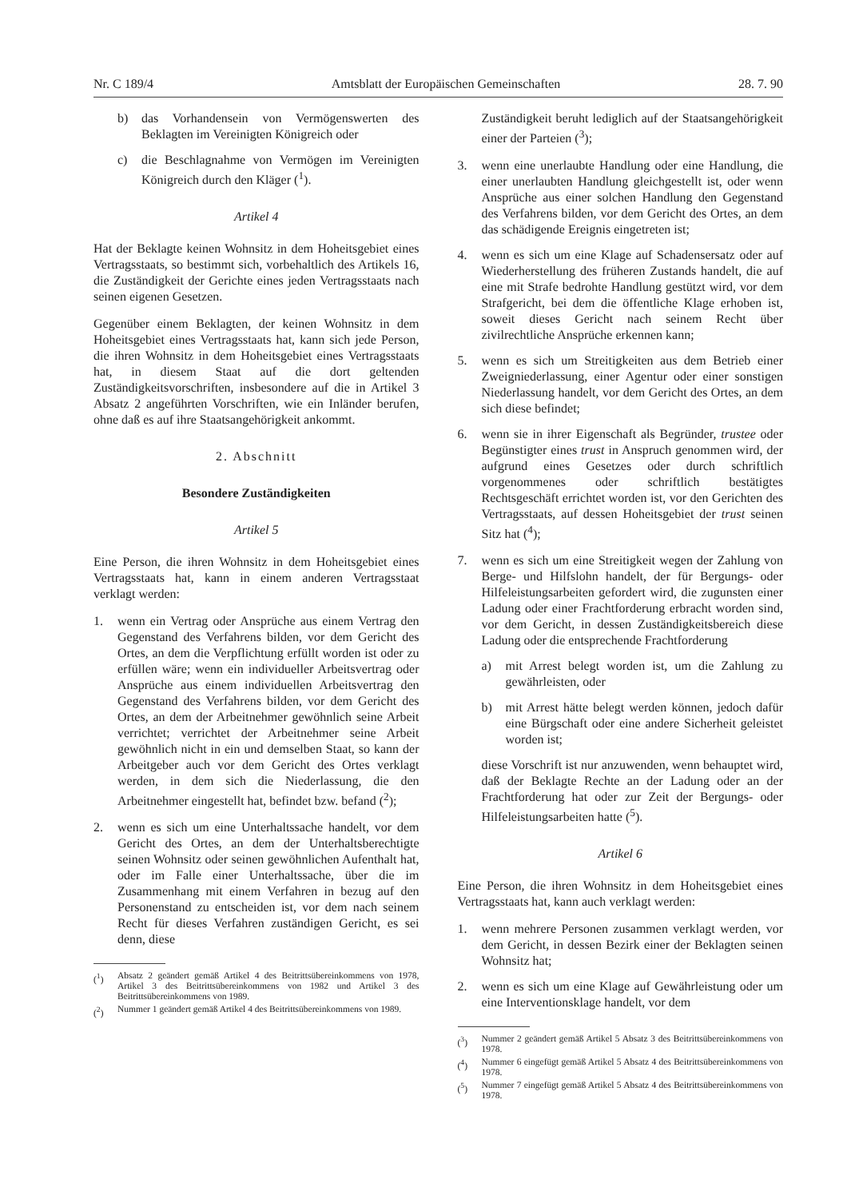Nr. C 189/4 Amtsblatt der Europäischen Gemeinschaften 28. 7. 90
b) das Vorhandensein von Vermögenswerten des Beklagten im Vereinigten Königreich oder
c) die Beschlagnahme von Vermögen im Vereinigten Königreich durch den Kläger (<sup>1</sup>).
Artikel 4
Hat der Beklagte keinen Wohnsitz in dem Hoheitsgebiet eines Vertragsstaats, so bestimmt sich, vorbehaltlich des Artikels 16, die Zuständigkeit der Gerichte eines jeden Vertragsstaats nach seinen eigenen Gesetzen.
Gegenüber einem Beklagten, der keinen Wohnsitz in dem Hoheitsgebiet eines Vertragsstaats hat, kann sich jede Person, die ihren Wohnsitz in dem Hoheitsgebiet eines Vertragsstaats hat, in diesem Staat auf die dort geltenden Zuständigkeitsvorschriften, insbesondere auf die in Artikel 3 Absatz 2 angeführten Vorschriften, wie ein Inländer berufen, ohne daß es auf ihre Staatsangehörigkeit ankommt.
2. Abschnitt
Besondere Zuständigkeiten
Artikel 5
Eine Person, die ihren Wohnsitz in dem Hoheitsgebiet eines Vertragsstaats hat, kann in einem anderen Vertragsstaat verklagt werden:
1. wenn ein Vertrag oder Ansprüche aus einem Vertrag den Gegenstand des Verfahrens bilden, vor dem Gericht des Ortes, an dem die Verpflichtung erfüllt worden ist oder zu erfüllen wäre; wenn ein individueller Arbeitsvertrag oder Ansprüche aus einem individuellen Arbeitsvertrag den Gegenstand des Verfahrens bilden, vor dem Gericht des Ortes, an dem der Arbeitnehmer gewöhnlich seine Arbeit verrichtet; verrichtet der Arbeitnehmer seine Arbeit gewöhnlich nicht in ein und demselben Staat, so kann der Arbeitgeber auch vor dem Gericht des Ortes verklagt werden, in dem sich die Niederlassung, die den Arbeitnehmer eingestellt hat, befindet bzw. befand (<sup>2</sup>);
2. wenn es sich um eine Unterhaltssache handelt, vor dem Gericht des Ortes, an dem der Unterhaltsberechtigte seinen Wohnsitz oder seinen gewöhnlichen Aufenthalt hat, oder im Falle einer Unterhaltssache, über die im Zusammenhang mit einem Verfahren in bezug auf den Personenstand zu entscheiden ist, vor dem nach seinem Recht für dieses Verfahren zuständigen Gericht, es sei denn, diese
(<sup>1</sup>) Absatz 2 geändert gemäß Artikel 4 des Beitrittsübereinkommens von 1978, Artikel 3 des Beitrittsübereinkommens von 1982 und Artikel 3 des Beitrittsübereinkommens von 1989.
(<sup>2</sup>) Nummer 1 geändert gemäß Artikel 4 des Beitrittsübereinkommens von 1989.
Zuständigkeit beruht lediglich auf der Staatsangehörigkeit einer der Parteien (<sup>3</sup>);
3. wenn eine unerlaubte Handlung oder eine Handlung, die einer unerlaubten Handlung gleichgestellt ist, oder wenn Ansprüche aus einer solchen Handlung den Gegenstand des Verfahrens bilden, vor dem Gericht des Ortes, an dem das schädigende Ereignis eingetreten ist;
4. wenn es sich um eine Klage auf Schadensersatz oder auf Wiederherstellung des früheren Zustands handelt, die auf eine mit Strafe bedrohte Handlung gestützt wird, vor dem Strafgericht, bei dem die öffentliche Klage erhoben ist, soweit dieses Gericht nach seinem Recht über zivilrechtliche Ansprüche erkennen kann;
5. wenn es sich um Streitigkeiten aus dem Betrieb einer Zweigniederlassung, einer Agentur oder einer sonstigen Niederlassung handelt, vor dem Gericht des Ortes, an dem sich diese befindet;
6. wenn sie in ihrer Eigenschaft als Begründer, trustee oder Begünstigter eines trust in Anspruch genommen wird, der aufgrund eines Gesetzes oder durch schriftlich vorgenommenes oder schriftlich bestätigtes Rechtsgeschäft errichtet worden ist, vor den Gerichten des Vertragsstaats, auf dessen Hoheitsgebiet der trust seinen Sitz hat (<sup>4</sup>);
7. wenn es sich um eine Streitigkeit wegen der Zahlung von Berge- und Hilfslohn handelt, der für Bergungs- oder Hilfeleistungsarbeiten gefordert wird, die zugunsten einer Ladung oder einer Frachtforderung erbracht worden sind, vor dem Gericht, in dessen Zuständigkeitsbereich diese Ladung oder die entsprechende Frachtforderung
a) mit Arrest belegt worden ist, um die Zahlung zu gewährleisten, oder
b) mit Arrest hätte belegt werden können, jedoch dafür eine Bürgschaft oder eine andere Sicherheit geleistet worden ist;
diese Vorschrift ist nur anzuwenden, wenn behauptet wird, daß der Beklagte Rechte an der Ladung oder an der Frachtforderung hat oder zur Zeit der Bergungs- oder Hilfeleistungsarbeiten hatte (<sup>5</sup>).
Artikel 6
Eine Person, die ihren Wohnsitz in dem Hoheitsgebiet eines Vertragsstaats hat, kann auch verklagt werden:
1. wenn mehrere Personen zusammen verklagt werden, vor dem Gericht, in dessen Bezirk einer der Beklagten seinen Wohnsitz hat;
2. wenn es sich um eine Klage auf Gewährleistung oder um eine Interventionsklage handelt, vor dem
(<sup>3</sup>) Nummer 2 geändert gemäß Artikel 5 Absatz 3 des Beitrittsübereinkommens von 1978.
(<sup>4</sup>) Nummer 6 eingefügt gemäß Artikel 5 Absatz 4 des Beitrittsübereinkommens von 1978.
(<sup>5</sup>) Nummer 7 eingefügt gemäß Artikel 5 Absatz 4 des Beitrittsübereinkommens von 1978.